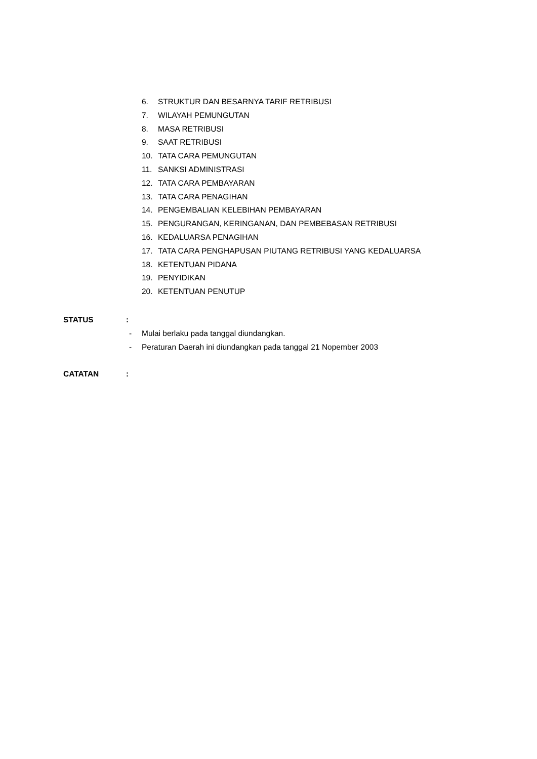6. STRUKTUR DAN BESARNYA TARIF RETRIBUSI
7. WILAYAH PEMUNGUTAN
8. MASA RETRIBUSI
9. SAAT RETRIBUSI
10. TATA CARA PEMUNGUTAN
11. SANKSI ADMINISTRASI
12. TATA CARA PEMBAYARAN
13. TATA CARA PENAGIHAN
14. PENGEMBALIAN KELEBIHAN PEMBAYARAN
15. PENGURANGAN, KERINGANAN, DAN PEMBEBASAN RETRIBUSI
16. KEDALUARSA PENAGIHAN
17. TATA CARA PENGHAPUSAN PIUTANG RETRIBUSI YANG KEDALUARSA
18. KETENTUAN PIDANA
19. PENYIDIKAN
20. KETENTUAN PENUTUP
STATUS :
- Mulai berlaku pada tanggal diundangkan.
- Peraturan Daerah ini diundangkan pada tanggal 21 Nopember 2003
CATATAN :